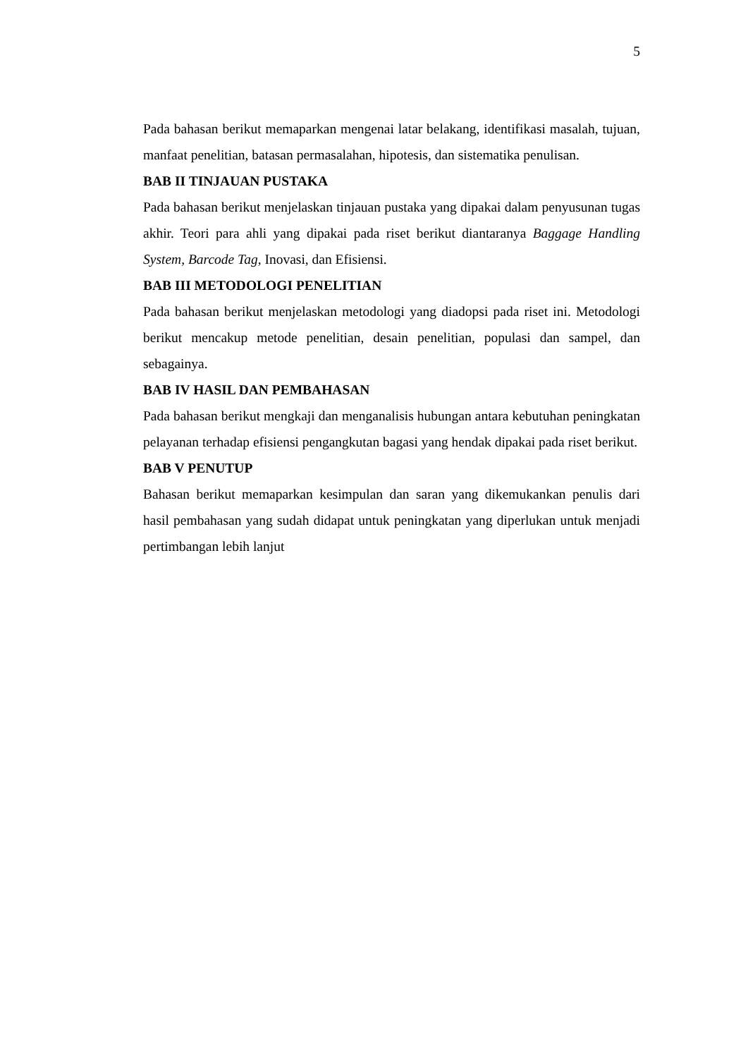5
Pada bahasan berikut memaparkan mengenai latar belakang, identifikasi masalah, tujuan, manfaat penelitian, batasan permasalahan, hipotesis, dan sistematika penulisan.
BAB II TINJAUAN PUSTAKA
Pada bahasan berikut menjelaskan tinjauan pustaka yang dipakai dalam penyusunan tugas akhir. Teori para ahli yang dipakai pada riset berikut diantaranya Baggage Handling System, Barcode Tag, Inovasi, dan Efisiensi.
BAB III METODOLOGI PENELITIAN
Pada bahasan berikut menjelaskan metodologi yang diadopsi pada riset ini. Metodologi berikut mencakup metode penelitian, desain penelitian, populasi dan sampel, dan sebagainya.
BAB IV HASIL DAN PEMBAHASAN
Pada bahasan berikut mengkaji dan menganalisis hubungan antara kebutuhan peningkatan pelayanan terhadap efisiensi pengangkutan bagasi yang hendak dipakai pada riset berikut.
BAB V PENUTUP
Bahasan berikut memaparkan kesimpulan dan saran yang dikemukankan penulis dari hasil pembahasan yang sudah didapat untuk peningkatan yang diperlukan untuk menjadi pertimbangan lebih lanjut